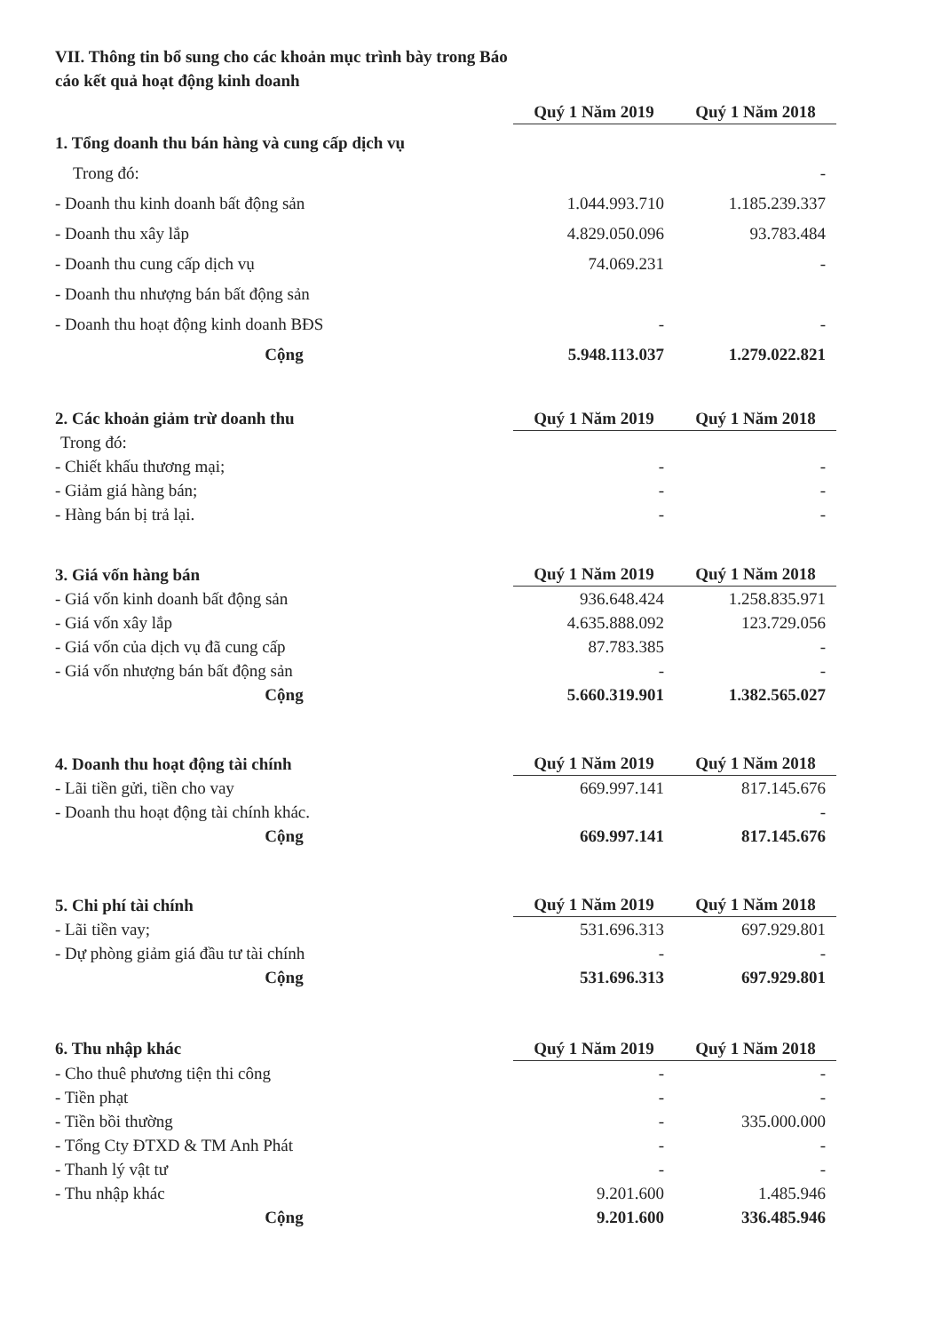VII. Thông tin bổ sung cho các khoản mục trình bày trong Báo cáo kết quả hoạt động kinh doanh
| | Quý 1 Năm 2019 | | Quý 1 Năm 2018 |
| --- | --- | --- | --- |
| 1. Tổng doanh thu bán hàng và cung cấp dịch vụ | | | |
| Trong đó: | | | - |
| - Doanh thu kinh doanh bất động sản | 1.044.993.710 | | 1.185.239.337 |
| - Doanh thu xây lắp | 4.829.050.096 | | 93.783.484 |
| - Doanh thu cung cấp dịch vụ | 74.069.231 | | - |
| - Doanh thu nhượng bán bất động sản | | | |
| - Doanh thu hoạt động kinh doanh BĐS | - | | - |
| Cộng | 5.948.113.037 | | 1.279.022.821 |
| 2. Các khoản giảm trừ doanh thu | Quý 1 Năm 2019 | | Quý 1 Năm 2018 |
| Trong đó: | | | |
| - Chiết khấu thương mại; | - | | - |
| - Giảm giá hàng bán; | - | | - |
| - Hàng bán bị trả lại. | - | | - |
| 3. Giá vốn hàng bán | Quý 1 Năm 2019 | | Quý 1 Năm 2018 |
| - Giá vốn kinh doanh bất động sản | 936.648.424 | | 1.258.835.971 |
| - Giá vốn xây lắp | 4.635.888.092 | | 123.729.056 |
| - Giá vốn của dịch vụ đã cung cấp | 87.783.385 | | - |
| - Giá vốn nhượng bán bất động sản | - | | - |
| Cộng | 5.660.319.901 | | 1.382.565.027 |
| 4. Doanh thu hoạt động tài chính | Quý 1 Năm 2019 | | Quý 1 Năm 2018 |
| - Lãi tiền gửi, tiền cho vay | 669.997.141 | | 817.145.676 |
| - Doanh thu hoạt động tài chính khác. | | | - |
| Cộng | 669.997.141 | | 817.145.676 |
| 5. Chi phí tài chính | Quý 1 Năm 2019 | | Quý 1 Năm 2018 |
| - Lãi tiền vay; | 531.696.313 | | 697.929.801 |
| - Dự phòng giảm giá đầu tư tài chính | - | | - |
| Cộng | 531.696.313 | | 697.929.801 |
| 6. Thu nhập khác | Quý 1 Năm 2019 | | Quý 1 Năm 2018 |
| - Cho thuê phương tiện thi công | - | | - |
| - Tiền phạt | - | | - |
| - Tiền bồi thường | - | | 335.000.000 |
| - Tổng Cty ĐTXD & TM Anh Phát | - | | - |
| - Thanh lý vật tư | - | | - |
| - Thu nhập khác | 9.201.600 | | 1.485.946 |
| Cộng | 9.201.600 | | 336.485.946 |